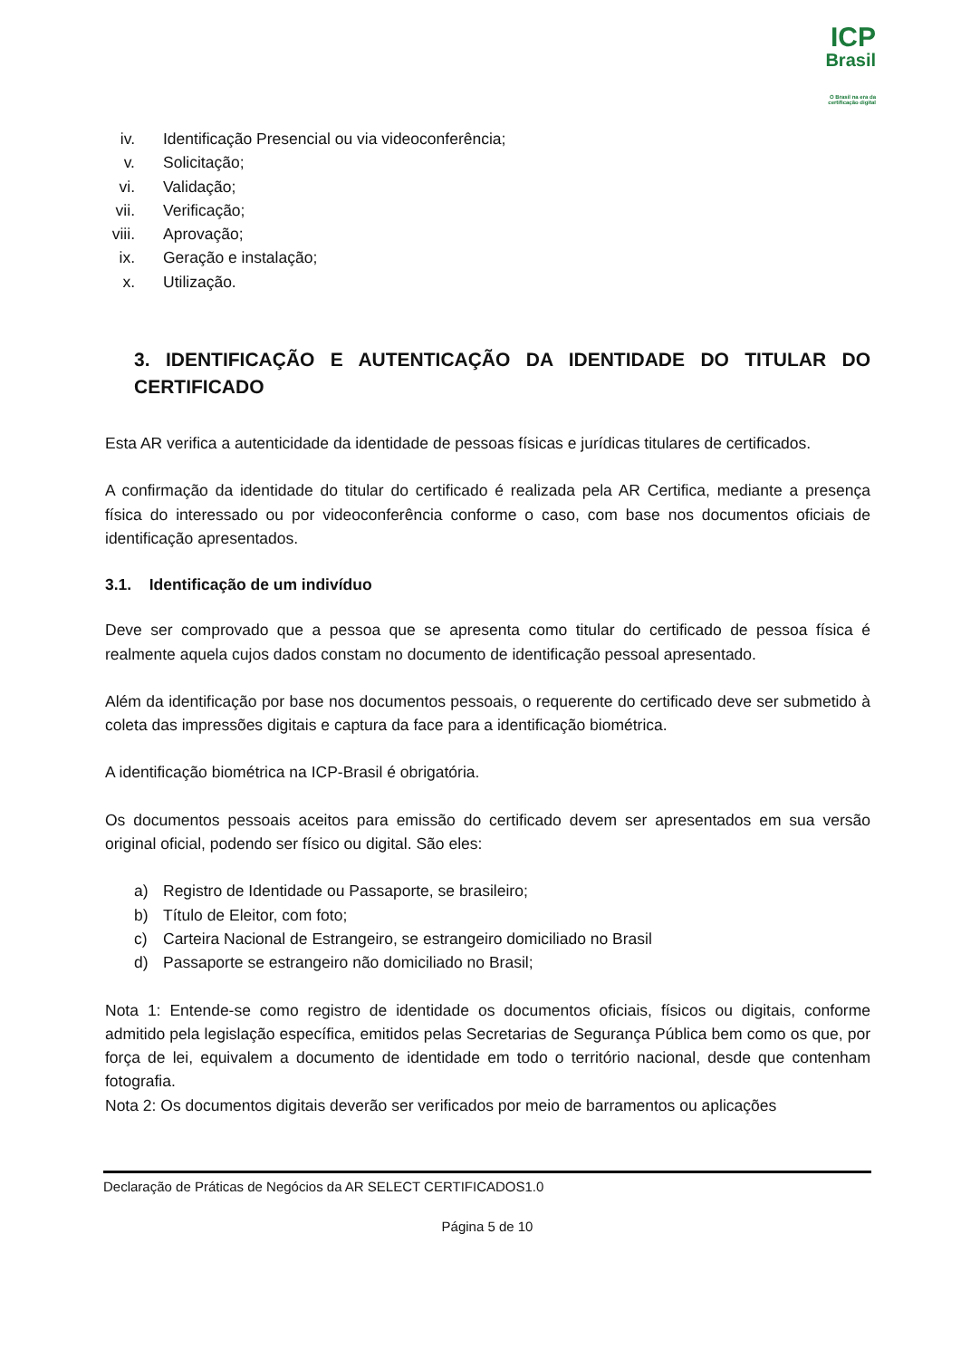ICP
Brasil
O Brasil na era da certificação digital
iv. Identificação Presencial ou via videoconferência;
v. Solicitação;
vi. Validação;
vii. Verificação;
viii. Aprovação;
ix. Geração e instalação;
x. Utilização.
3. IDENTIFICAÇÃO E AUTENTICAÇÃO DA IDENTIDADE DO TITULAR DO CERTIFICADO
Esta AR verifica a autenticidade da identidade de pessoas físicas e jurídicas titulares de certificados.
A confirmação da identidade do titular do certificado é realizada pela AR Certifica, mediante a presença física do interessado ou por videoconferência conforme o caso, com base nos documentos oficiais de identificação apresentados.
3.1. Identificação de um indivíduo
Deve ser comprovado que a pessoa que se apresenta como titular do certificado de pessoa física é realmente aquela cujos dados constam no documento de identificação pessoal apresentado.
Além da identificação por base nos documentos pessoais, o requerente do certificado deve ser submetido à coleta das impressões digitais e captura da face para a identificação biométrica.
A identificação biométrica na ICP-Brasil é obrigatória.
Os documentos pessoais aceitos para emissão do certificado devem ser apresentados em sua versão original oficial, podendo ser físico ou digital. São eles:
a) Registro de Identidade ou Passaporte, se brasileiro;
b) Título de Eleitor, com foto;
c) Carteira Nacional de Estrangeiro, se estrangeiro domiciliado no Brasil
d) Passaporte se estrangeiro não domiciliado no Brasil;
Nota 1: Entende-se como registro de identidade os documentos oficiais, físicos ou digitais, conforme admitido pela legislação específica, emitidos pelas Secretarias de Segurança Pública bem como os que, por força de lei, equivalem a documento de identidade em todo o território nacional, desde que contenham fotografia.
Nota 2: Os documentos digitais deverão ser verificados por meio de barramentos ou aplicações
Declaração de Práticas de Negócios da AR SELECT CERTIFICADOS1.0
Página 5 de 10